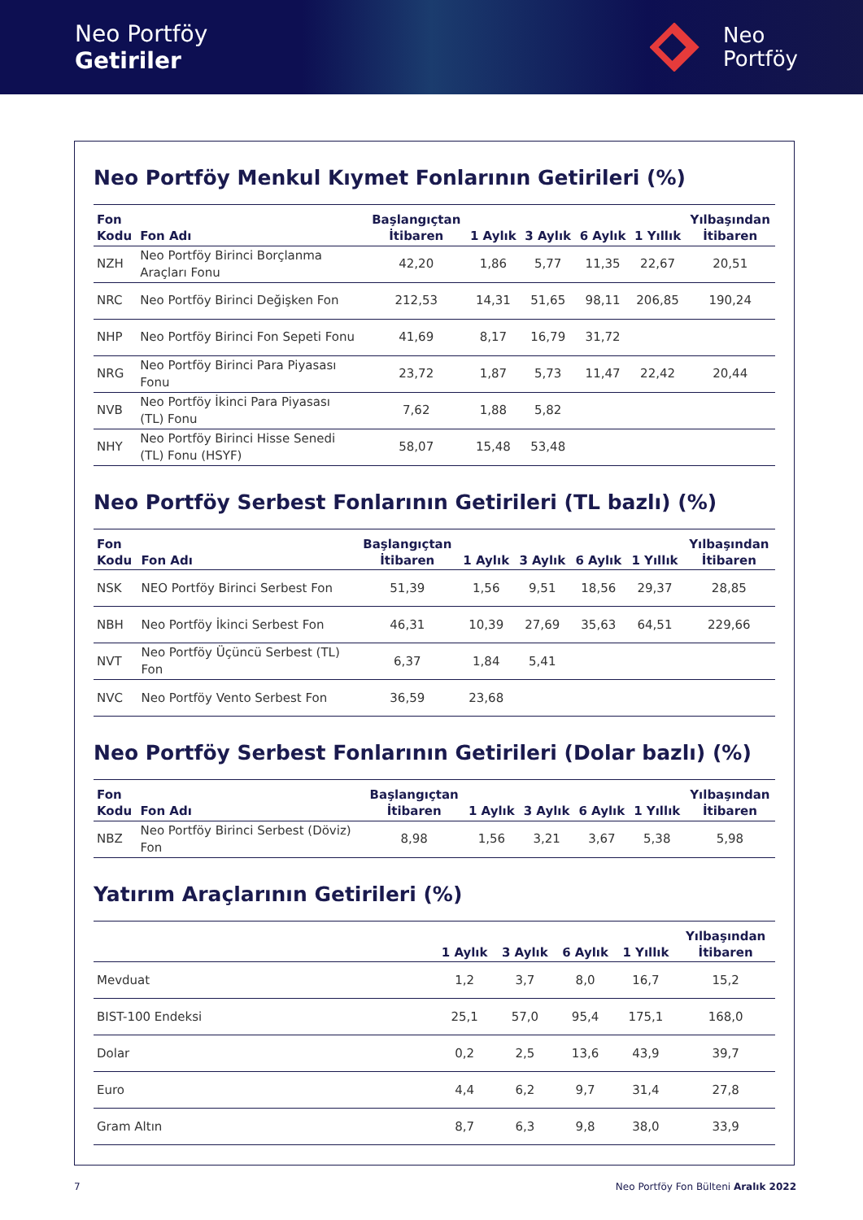Neo Portföy
Getiriler
Neo
Portföy
Neo Portföy Menkul Kıymet Fonlarının Getirileri (%)
| Fon Kodu | Fon Adı | Başlangıçtan İtibaren | 1 Aylık | 3 Aylık | 6 Aylık | 1 Yıllık | Yılbaşından İtibaren |
| --- | --- | --- | --- | --- | --- | --- | --- |
| NZH | Neo Portföy Birinci Borçlanma Araçları Fonu | 42,20 | 1,86 | 5,77 | 11,35 | 22,67 | 20,51 |
| NRC | Neo Portföy Birinci Değişken Fon | 212,53 | 14,31 | 51,65 | 98,11 | 206,85 | 190,24 |
| NHP | Neo Portföy Birinci Fon Sepeti Fonu | 41,69 | 8,17 | 16,79 | 31,72 | | |
| NRG | Neo Portföy Birinci Para Piyasası Fonu | 23,72 | 1,87 | 5,73 | 11,47 | 22,42 | 20,44 |
| NVB | Neo Portföy İkinci Para Piyasası (TL) Fonu | 7,62 | 1,88 | 5,82 | | | |
| NHY | Neo Portföy Birinci Hisse Senedi (TL) Fonu (HSYF) | 58,07 | 15,48 | 53,48 | | | |
Neo Portföy Serbest Fonlarının Getirileri (TL bazlı) (%)
| Fon Kodu | Fon Adı | Başlangıçtan İtibaren | 1 Aylık | 3 Aylık | 6 Aylık | 1 Yıllık | Yılbaşından İtibaren |
| --- | --- | --- | --- | --- | --- | --- | --- |
| NSK | NEO Portföy Birinci Serbest Fon | 51,39 | 1,56 | 9,51 | 18,56 | 29,37 | 28,85 |
| NBH | Neo Portföy İkinci Serbest Fon | 46,31 | 10,39 | 27,69 | 35,63 | 64,51 | 229,66 |
| NVT | Neo Portföy Üçüncü Serbest (TL) Fon | 6,37 | 1,84 | 5,41 | | | |
| NVC | Neo Portföy Vento Serbest Fon | 36,59 | 23,68 | | | | |
Neo Portföy Serbest Fonlarının Getirileri (Dolar bazlı) (%)
| Fon Kodu | Fon Adı | Başlangıçtan İtibaren | 1 Aylık | 3 Aylık | 6 Aylık | 1 Yıllık | Yılbaşından İtibaren |
| --- | --- | --- | --- | --- | --- | --- | --- |
| NBZ | Neo Portföy Birinci Serbest (Döviz) Fon | 8,98 | 1,56 | 3,21 | 3,67 | 5,38 | 5,98 |
Yatırım Araçlarının Getirileri (%)
| | 1 Aylık | 3 Aylık | 6 Aylık | 1 Yıllık | Yılbaşından İtibaren |
| --- | --- | --- | --- | --- | --- |
| Mevduat | 1,2 | 3,7 | 8,0 | 16,7 | 15,2 |
| BIST-100 Endeksi | 25,1 | 57,0 | 95,4 | 175,1 | 168,0 |
| Dolar | 0,2 | 2,5 | 13,6 | 43,9 | 39,7 |
| Euro | 4,4 | 6,2 | 9,7 | 31,4 | 27,8 |
| Gram Altın | 8,7 | 6,3 | 9,8 | 38,0 | 33,9 |
7 Neo Portföy Fon Bülteni Aralık 2022